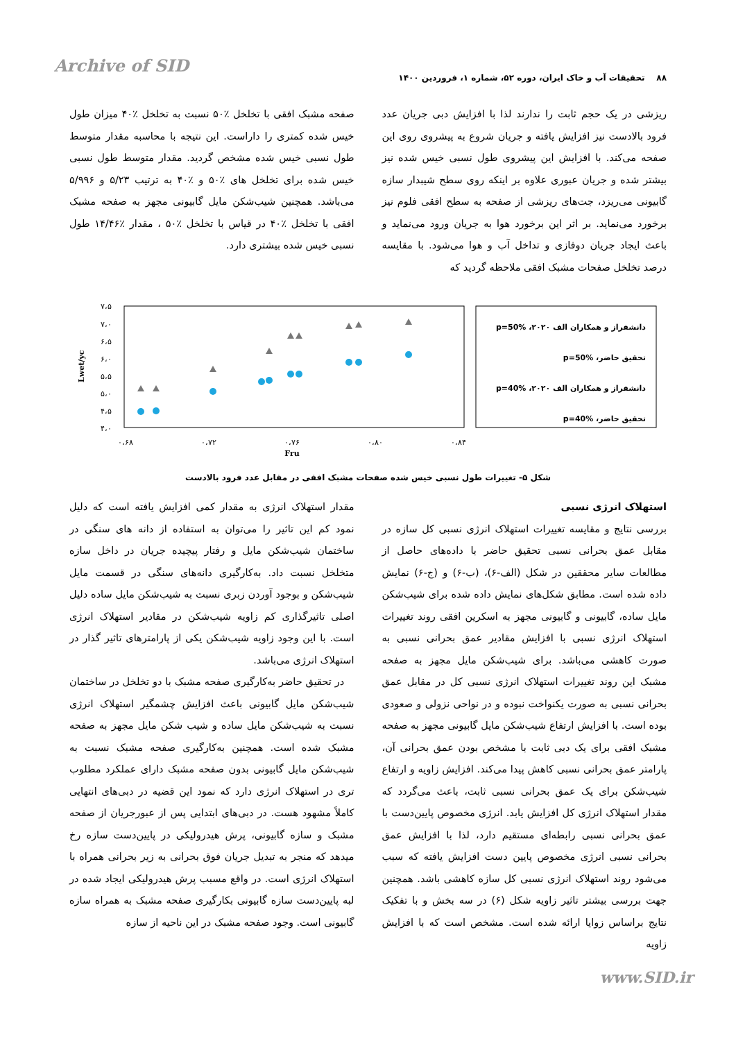Archive of SID
۸۸ تحقیقات آب و خاک ایران، دوره ۵۲، شماره ۱، فروردین ۱۴۰۰
ریزشی در یک حجم ثابت را ندارند لذا با افزایش دبی جریان عدد فرود بالادست نیز افزایش یافته و جریان شروع به پیشروی روی این صفحه می‌کند. با افزایش این پیشروی طول نسبی خیس شده نیز بیشتر شده و جریان عبوری علاوه بر اینکه روی سطح شیبدار سازه گابیونی می‌ریزد، جت‌های ریزشی از صفحه به سطح افقی فلوم نیز برخورد می‌نماید. بر اثر این برخورد هوا به جریان ورود می‌نماید و باعث ایجاد جریان دوفازی و تداخل آب و هوا می‌شود. با مقایسه درصد تخلخل صفحات مشبک افقی ملاحظه گردید که
صفحه مشبک افقی با تخلخل ٪۵۰ نسبت به تخلخل ٪۴۰ میزان طول خیس شده کمتری را داراست. این نتیجه با محاسبه مقدار متوسط طول نسبی خیس شده مشخص گردید. مقدار متوسط طول نسبی خیس شده برای تخلخل های ٪۵۰ و ٪۴۰ به ترتیب ۵/۲۳ و ۵/۹۹۶ می‌باشد. همچنین شیب‌شکن مایل گابیونی مجهز به صفحه مشبک افقی با تخلخل ٪۴۰ در قیاس با تخلخل ٪۵۰ ، مقدار ٪۱۴/۴۶ طول نسبی خیس شده بیشتری دارد.
Lwet/yc
۷،۵
۷،۰
۶،۵
۶،۰
۵،۵
۵،۰
۴،۵
۴،۰
۰،۶۸
۰،۷۲
۰،۷۶
۰،۸۰
۰،۸۴
Fru
دانشفراز و همکاران الف ۲۰۲۰، p=50%
تحقیق حاضر، p=50%
دانشفراز و همکاران الف ۲۰۲۰، p=40%
تحقیق حاضر، p=40%
شکل ۵- تغییرات طول نسبی خیس شده صفحات مشبک افقی در مقابل عدد فرود بالادست
استهلاک انرژی نسبی
بررسی نتایج و مقایسه تغییرات استهلاک انرژی نسبی کل سازه در مقابل عمق بحرانی نسبی تحقیق حاضر با داده‌های حاصل از مطالعات سایر محققین در شکل (الف-۶)، (ب-۶) و (ج-۶) نمایش داده شده است. مطابق شکل‌های نمایش داده شده برای شیب‌شکن مایل ساده، گابیونی و گابیونی مجهز به اسکرین افقی روند تغییرات استهلاک انرژی نسبی با افزایش مقادیر عمق بحرانی نسبی به صورت کاهشی می‌باشد. برای شیب‌شکن مایل مجهز به صفحه مشبک این روند تغییرات استهلاک انرژی نسبی کل در مقابل عمق بحرانی نسبی به صورت یکنواخت نبوده و در نواحی نزولی و صعودی بوده است. با افزایش ارتفاع شیب‌شکن مایل گابیونی مجهز به صفحه مشبک افقی برای یک دبی ثابت با مشخص بودن عمق بحرانی آن، پارامتر عمق بحرانی نسبی کاهش پیدا می‌کند. افزایش زاویه و ارتفاع شیب‌شکن برای یک عمق بحرانی نسبی ثابت، باعث می‌گردد که مقدار استهلاک انرژی کل افزایش یابد. انرژی مخصوص پایین‌دست با عمق بحرانی نسبی رابطه‌ای مستقیم دارد، لذا با افزایش عمق بحرانی نسبی انرژی مخصوص پایین دست افزایش یافته که سبب می‌شود روند استهلاک انرژی نسبی کل سازه کاهشی باشد. همچنین جهت بررسی بیشتر تاثیر زاویه شکل (۶) در سه بخش و با تفکیک نتایج براساس زوایا ارائه شده است. مشخص است که با افزایش زاویه
مقدار استهلاک انرژی به مقدار کمی افزایش یافته است که دلیل نمود کم این تاثیر را می‌توان به استفاده از دانه های سنگی در ساختمان شیب‌شکن مایل و رفتار پیچیده جریان در داخل سازه متخلخل نسبت داد. به‌کارگیری دانه‌های سنگی در قسمت مایل شیب‌شکن و بوجود آوردن زبری نسبت به شیب‌شکن مایل ساده دلیل اصلی تاثیرگذاری کم زاویه شیب‌شکن در مقادیر استهلاک انرژی است. با این وجود زاویه شیب‌شکن یکی از پارامترهای تاثیر گذار در استهلاک انرژی می‌باشد.
در تحقیق حاضر به‌کارگیری صفحه مشبک با دو تخلخل در ساختمان شیب‌شکن مایل گابیونی باعث افزایش چشمگیر استهلاک انرژی نسبت به شیب‌شکن مایل ساده و شیب شکن مایل مجهز به صفحه مشبک شده است. همچنین به‌کارگیری صفحه مشبک نسبت به شیب‌شکن مایل گابیونی بدون صفحه مشبک دارای عملکرد مطلوب تری در استهلاک انرژی دارد که نمود این قضیه در دبی‌های انتهایی کاملاً مشهود هست. در دبی‌های ابتدایی پس از عبورجریان از صفحه مشبک و سازه گابیونی، پرش هیدرولیکی در پایین‌دست سازه رخ میدهد که منجر به تبدیل جریان فوق بحرانی به زیر بحرانی همراه با استهلاک انرژی است. در واقع مسبب پرش هیدرولیکی ایجاد شده در لبه پایین‌دست سازه گابیونی بکارگیری صفحه مشبک به همراه سازه گابیونی است. وجود صفحه مشبک در این ناحیه از سازه
www.SID.ir